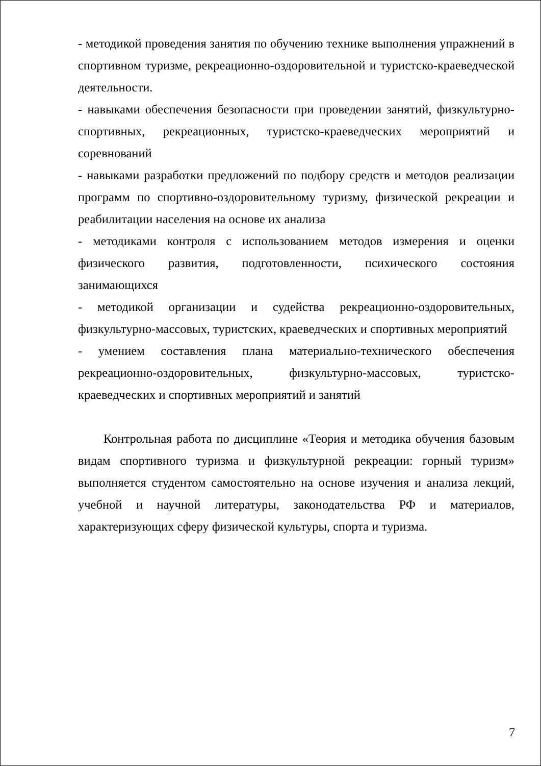- методикой проведения занятия по обучению технике выполнения упражнений в спортивном туризме, рекреационно-оздоровительной и туристско-краеведческой деятельности.
- навыками обеспечения безопасности при проведении занятий, физкультурно-спортивных, рекреационных, туристско-краеведческих мероприятий и соревнований
- навыками разработки предложений по подбору средств и методов реализации программ по спортивно-оздоровительному туризму, физической рекреации и реабилитации населения на основе их анализа
- методиками контроля с использованием методов измерения и оценки физического развития, подготовленности, психического состояния занимающихся
- методикой организации и судейства рекреационно-оздоровительных, физкультурно-массовых, туристских, краеведческих и спортивных мероприятий
- умением составления плана материально-технического обеспечения рекреационно-оздоровительных, физкультурно-массовых, туристско-краеведческих и спортивных мероприятий и занятий
Контрольная работа по дисциплине «Теория и методика обучения базовым видам спортивного туризма и физкультурной рекреации: горный туризм» выполняется студентом самостоятельно на основе изучения и анализа лекций, учебной и научной литературы, законодательства РФ и материалов, характеризующих сферу физической культуры, спорта и туризма.
7